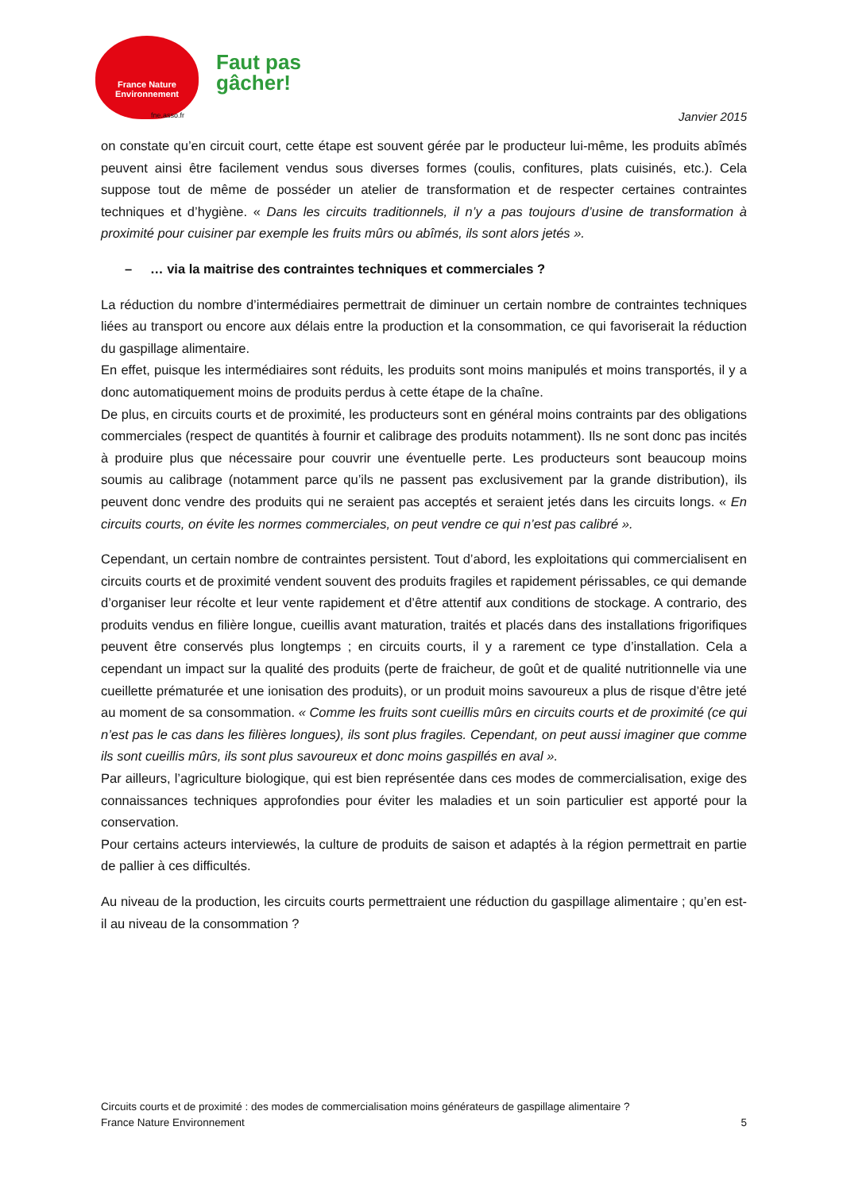France Nature
Environnement
fne.asso.fr
Faut pas
gâcher!
Janvier 2015
on constate qu’en circuit court, cette étape est souvent gérée par le producteur lui-même, les produits abîmés peuvent ainsi être facilement vendus sous diverses formes (coulis, confitures, plats cuisinés, etc.). Cela suppose tout de même de posséder un atelier de transformation et de respecter certaines contraintes techniques et d’hygiène. « Dans les circuits traditionnels, il n’y a pas toujours d’usine de transformation à proximité pour cuisiner par exemple les fruits mûrs ou abîmés, ils sont alors jetés ».
– … via la maitrise des contraintes techniques et commerciales ?
La réduction du nombre d’intermédiaires permettrait de diminuer un certain nombre de contraintes techniques liées au transport ou encore aux délais entre la production et la consommation, ce qui favoriserait la réduction du gaspillage alimentaire.
En effet, puisque les intermédiaires sont réduits, les produits sont moins manipulés et moins transportés, il y a donc automatiquement moins de produits perdus à cette étape de la chaîne.
De plus, en circuits courts et de proximité, les producteurs sont en général moins contraints par des obligations commerciales (respect de quantités à fournir et calibrage des produits notamment). Ils ne sont donc pas incités à produire plus que nécessaire pour couvrir une éventuelle perte. Les producteurs sont beaucoup moins soumis au calibrage (notamment parce qu’ils ne passent pas exclusivement par la grande distribution), ils peuvent donc vendre des produits qui ne seraient pas acceptés et seraient jetés dans les circuits longs. « En circuits courts, on évite les normes commerciales, on peut vendre ce qui n’est pas calibré ».
Cependant, un certain nombre de contraintes persistent. Tout d’abord, les exploitations qui commercialisent en circuits courts et de proximité vendent souvent des produits fragiles et rapidement périssables, ce qui demande d’organiser leur récolte et leur vente rapidement et d’être attentif aux conditions de stockage. A contrario, des produits vendus en filière longue, cueillis avant maturation, traités et placés dans des installations frigorifiques peuvent être conservés plus longtemps ; en circuits courts, il y a rarement ce type d’installation. Cela a cependant un impact sur la qualité des produits (perte de fraicheur, de goût et de qualité nutritionnelle via une cueillette prématurée et une ionisation des produits), or un produit moins savoureux a plus de risque d’être jeté au moment de sa consommation. « Comme les fruits sont cueillis mûrs en circuits courts et de proximité (ce qui n’est pas le cas dans les filières longues), ils sont plus fragiles. Cependant, on peut aussi imaginer que comme ils sont cueillis mûrs, ils sont plus savoureux et donc moins gaspillés en aval ».
Par ailleurs, l’agriculture biologique, qui est bien représentée dans ces modes de commercialisation, exige des connaissances techniques approfondies pour éviter les maladies et un soin particulier est apporté pour la conservation.
Pour certains acteurs interviewés, la culture de produits de saison et adaptés à la région permettrait en partie de pallier à ces difficultés.
Au niveau de la production, les circuits courts permettraient une réduction du gaspillage alimentaire ; qu’en est-il au niveau de la consommation ?
Circuits courts et de proximité : des modes de commercialisation moins générateurs de gaspillage alimentaire ?
France Nature Environnement 5